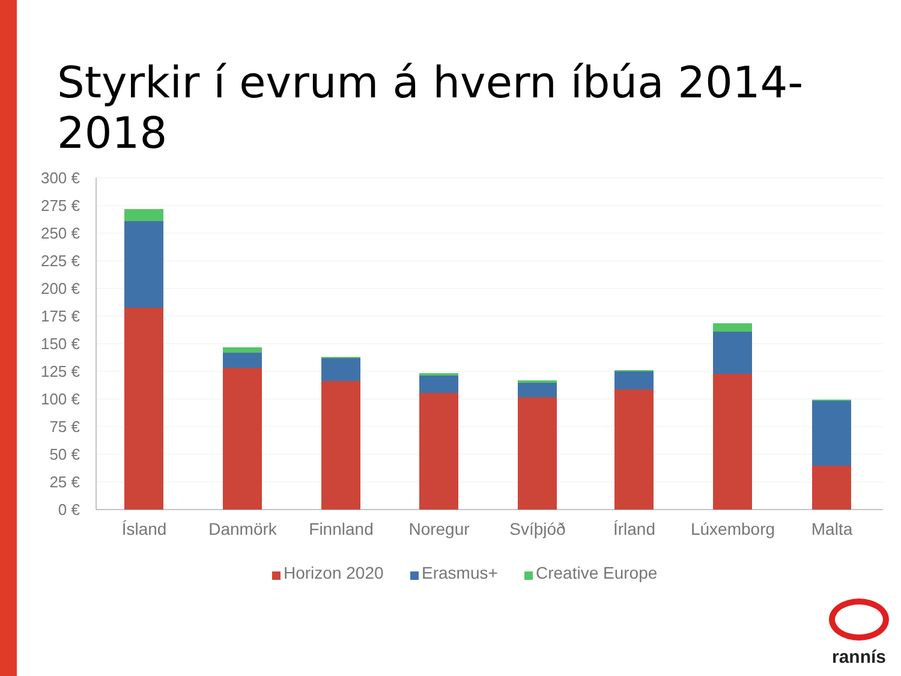Styrkir í evrum á hvern íbúa 2014-2018
300 €
275 €
250 €
225 €
200 €
175 €
150 €
125 €
100 €
75 €
50 €
25 €
0 €
Ísland
Danmörk
Finnland
Noregur
Svíþjóð
Írland
Lúxemborg
Malta
Horizon 2020
Erasmus+
Creative Europe
rannís